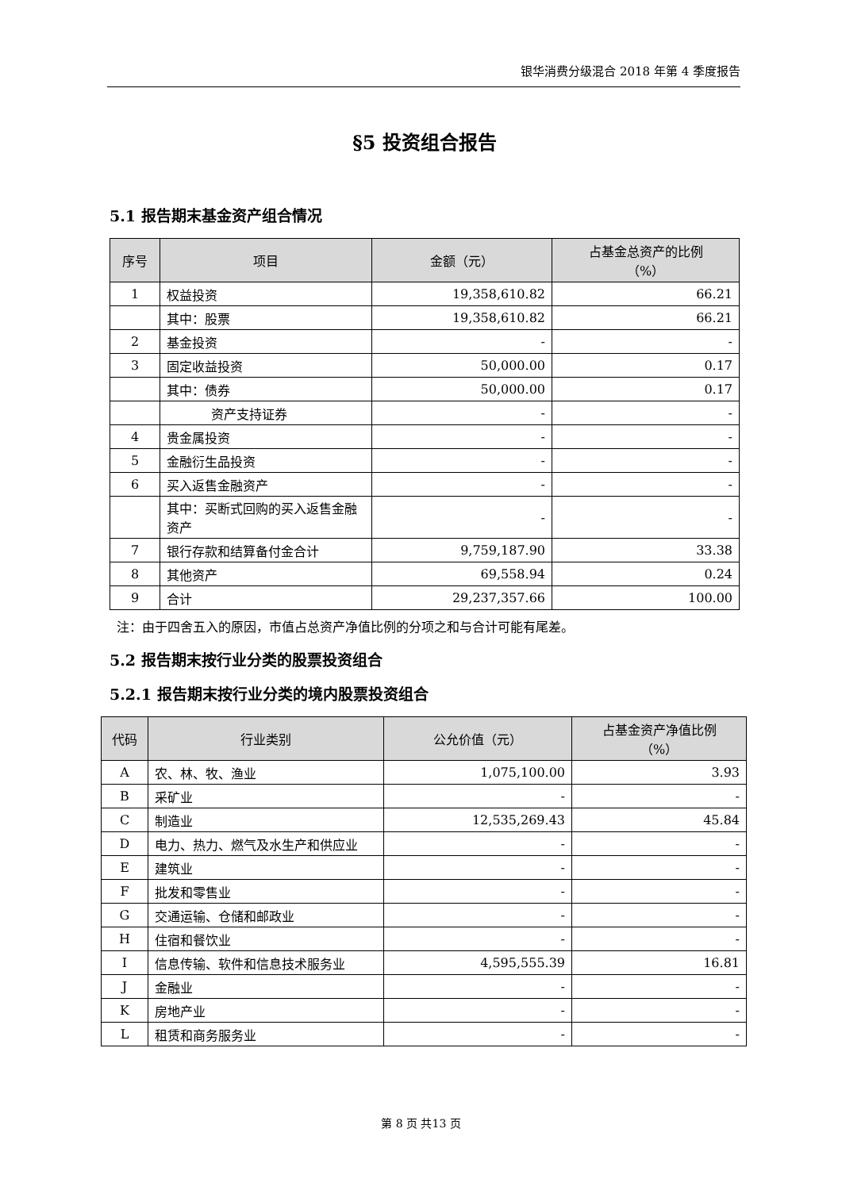银华消费分级混合 2018 年第 4 季度报告
§5 投资组合报告
5.1 报告期末基金资产组合情况
| 序号 | 项目 | 金额（元） | 占基金总资产的比例 （%） |
| --- | --- | --- | --- |
| 1 | 权益投资 | 19,358,610.82 | 66.21 |
| | 其中：股票 | 19,358,610.82 | 66.21 |
| 2 | 基金投资 | - | - |
| 3 | 固定收益投资 | 50,000.00 | 0.17 |
| | 其中：债券 | 50,000.00 | 0.17 |
| | 资产支持证券 | - | - |
| 4 | 贵金属投资 | - | - |
| 5 | 金融衍生品投资 | - | - |
| 6 | 买入返售金融资产 | - | - |
| | 其中：买断式回购的买入返售金融资产 | - | - |
| 7 | 银行存款和结算备付金合计 | 9,759,187.90 | 33.38 |
| 8 | 其他资产 | 69,558.94 | 0.24 |
| 9 | 合计 | 29,237,357.66 | 100.00 |
注：由于四舍五入的原因，市值占总资产净值比例的分项之和与合计可能有尾差。
5.2 报告期末按行业分类的股票投资组合
5.2.1 报告期末按行业分类的境内股票投资组合
| 代码 | 行业类别 | 公允价值（元） | 占基金资产净值比例 （%） |
| --- | --- | --- | --- |
| A | 农、林、牧、渔业 | 1,075,100.00 | 3.93 |
| B | 采矿业 | - | - |
| C | 制造业 | 12,535,269.43 | 45.84 |
| D | 电力、热力、燃气及水生产和供应业 | - | - |
| E | 建筑业 | - | - |
| F | 批发和零售业 | - | - |
| G | 交通运输、仓储和邮政业 | - | - |
| H | 住宿和餐饮业 | - | - |
| I | 信息传输、软件和信息技术服务业 | 4,595,555.39 | 16.81 |
| J | 金融业 | - | - |
| K | 房地产业 | - | - |
| L | 租赁和商务服务业 | - | - |
第 8 页 共13 页